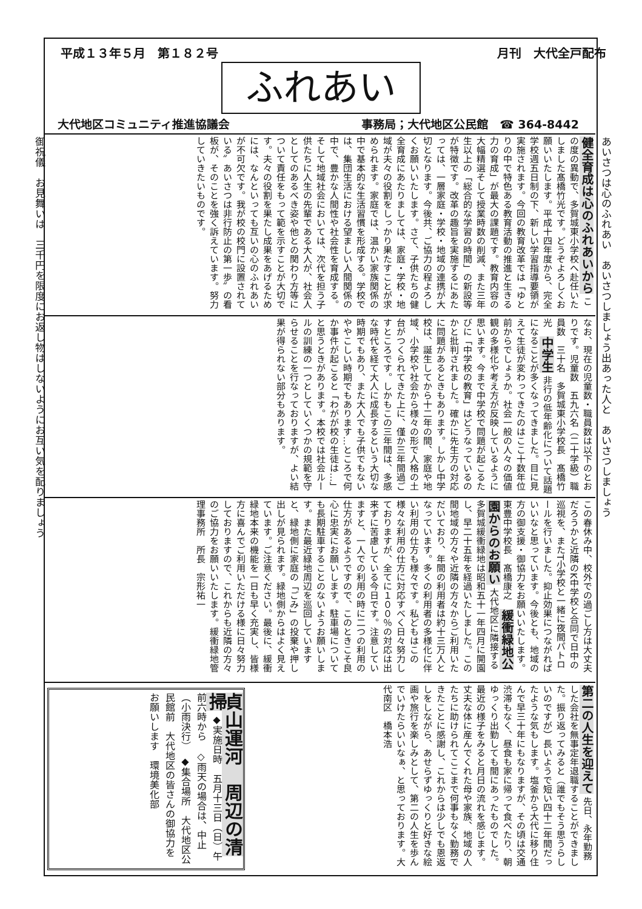平成１３年５月　第１８２号 月刊　大代全戸配布
ふれあい
大代地区コミュニティ推進協議会 事務局；大代地区公民館　☎ 364-8442
あいさつは心のふれあい　あいさつしましょう出あった人と　あいさつしましょう
健全育成は心のふれあいから この度の異動で、多賀城東小学校へ赴任いたしました髙橋竹光です。どうぞよろしくお願いいたします。平成十四年度から、完全学校週五日制の下、新しい学習指導要領が実施されます。今回の教育改革では「ゆとりの中で特色ある教育活動の推進と生きる力の育成」が最大の課題です。教育内容の大幅精選そして授業時数の削減、また三年生以上の「総合的な学習の時間」の新設等が特徴です。改革の趣旨を実施するにあたっては、一層家庭・学校・地域の連携が大切となります。今後共、ご協力の程よろしくお願いいたします。さて、子供たちの健全育成にあたりましては、家庭・学校・地域が夫々の役割をしっかり果たすことが求められます。家庭では、温かい家族関係の中で基本的な生活習慣を形成する。学校では、集団生活における望ましい人間関係の中で、豊かな人間性や社会性を育成する。そして地域社会においては、次代を担う子供たちに人生の先輩である大人が、社会人としてのあるべき姿や他との関わり方等について責任をもって範を示すことが大切です。夫々の役割を果たし成果をあげるためには、なんといっても互いの心のふれあいが不可欠です。我が校の校門に設置されている〞あいさつは非行防止の第一歩〞の看板が、そのことを強く訴えています。努力していきたいものです。
御祝儀　お見舞いは　三千円を限度にお返し物はしないようにお互い気を配りましょう
なお、現在の児童数・職員数は以下のとおりです。児童数　五九六名（二十学級）職員数　三十名　多賀城東小学校長　髙橋竹光　中学生 非行の低年齢化について話題になることが多くなってきました。目に見えて生徒が変わってきたのはここ十数年位前からでしょうか。社会一般の人々の価値観の多様化や考え方が反映しているように思います。今まで中学校で問題が起こるたびに「中学校の教育」はどうなっているのかと批判されました。確かに先生方の対応に問題があるときもあります。しかし中学校は、誕生してから十二年の間、家庭や地域、小学校や社会から様々の形で人格の土台がつくられてきた上に、僅か三年間過ごすところです。しかもこの三年間は、多感な時代を経て大人に成長するという大切な時期でもあり、また大人でも子供でもないややこしい時期でもあります…ところで何か事件が起こると「わがが校の生徒は…」と思うときがあります。本校では社会ルールの訓練の一つとしていくつかの規範を守らせることを行なっておりますが、よい結果が得られない部分もあります。
この春休み中、校外での過ごし方は大丈夫だろうかと近隣のK中学校と合同で日中の巡視を、またT小学校と一緒に夜間パトロールを行いました。抑止効果につながればいいなと思っています。今後とも、地域の方の御支援・御協力をお願いいたします。東豊中学校長　髙橋康之　緩衝緑地公園からのお願い 大代地区に隣接する多賀城緩衝緑地は昭和五十一年四月に開園し、早二十五年を経過いたしました。この間地域の方々や近隣の方々からご利用いただいており、年間の利用者は約十三万人となっています。多くの利用者の多様化に伴い利用の仕方も様々です。私どもはこの様々な利用の仕方に対応すべく日々努力しておりますが、全てに１００％の対応は出来ずに苦慮している今日です。注意していますと、一人での利用の時に二つの利用の仕方があるようですので、このときこそ良心に忠実にお願いします。駐車場についても長期駐車することのないようお願いします。また最近緑地周辺を巡回していますと、緑地側に家庭の「ごみ」の投棄や押し出しが見られます。緑地側からはよく見えています。ご注意ください。最後に、緩衝緑地本来の機能を一日も早く充実し、皆様方に喜んでご利用いただける様に日々努力しておりますので、これからも近隣の方々のご協力をお願いいたします。緩衝緑地管理事務所　所長　宗形祐一
第二の人生を迎えて 先日、永年勤務した会社を無事定年退職することができました。振り返ってみると（誰でもそう思うらしいのですが）長いようで短い四十二年間だったような気もします。塩釜から大代に移り住んで早三十年にもなりますが、その頃は交通渋滞もなく、昼食も家に帰って食べたり、朝ゆっくり出勤しても間にあったものでした。最近の様子をみると月日の流れを感じます。丈夫な体に産んでくれた母や家族、地域の人たちに助けられてここまで何事もなく勤務できたことに感謝し、これからは少しでも恩返しをしながら、あせらずゆっくりと好きな絵画や旅行を楽しみとして、第二の人生を歩んでいけたらいいなぁ、と思っております。大代南区　橋本浩
貞山運河　周辺の清掃 ◆実施日時　五月十三日（日）午前六時から　◇雨天の場合は、中止（小雨決行）　◆集合場所　大代地区公民館前　大代地区の皆さんの御協力をお願いします　環境美化部